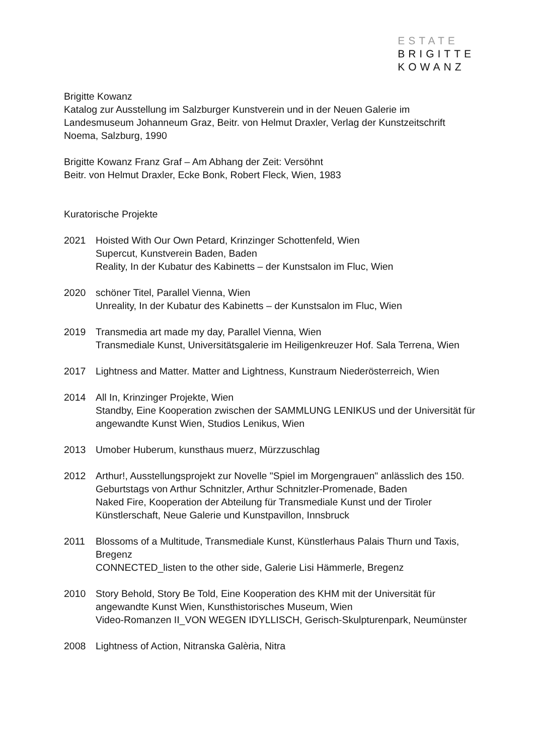ESTATE
BRIGITTE
KOWANZ
Brigitte Kowanz
Katalog zur Ausstellung im Salzburger Kunstverein und in der Neuen Galerie im Landesmuseum Johanneum Graz, Beitr. von Helmut Draxler, Verlag der Kunstzeitschrift Noema, Salzburg, 1990
Brigitte Kowanz Franz Graf – Am Abhang der Zeit: Versöhnt
Beitr. von Helmut Draxler, Ecke Bonk, Robert Fleck, Wien, 1983
Kuratorische Projekte
2021 Hoisted With Our Own Petard, Krinzinger Schottenfeld, Wien
Supercut, Kunstverein Baden, Baden
Reality, In der Kubatur des Kabinetts – der Kunstsalon im Fluc, Wien
2020 schöner Titel, Parallel Vienna, Wien
Unreality, In der Kubatur des Kabinetts – der Kunstsalon im Fluc, Wien
2019 Transmedia art made my day, Parallel Vienna, Wien
Transmediale Kunst, Universitätsgalerie im Heiligenkreuzer Hof. Sala Terrena, Wien
2017 Lightness and Matter. Matter and Lightness, Kunstraum Niederösterreich, Wien
2014 All In, Krinzinger Projekte, Wien
Standby, Eine Kooperation zwischen der SAMMLUNG LENIKUS und der Universität für angewandte Kunst Wien, Studios Lenikus, Wien
2013 Umober Huberum, kunsthaus muerz, Mürzzuschlag
2012 Arthur!, Ausstellungsprojekt zur Novelle "Spiel im Morgengrauen" anlässlich des 150. Geburtstags von Arthur Schnitzler, Arthur Schnitzler-Promenade, Baden
Naked Fire, Kooperation der Abteilung für Transmediale Kunst und der Tiroler Künstlerschaft, Neue Galerie und Kunstpavillon, Innsbruck
2011 Blossoms of a Multitude, Transmediale Kunst, Künstlerhaus Palais Thurn und Taxis, Bregenz
CONNECTED_listen to the other side, Galerie Lisi Hämmerle, Bregenz
2010 Story Behold, Story Be Told, Eine Kooperation des KHM mit der Universität für angewandte Kunst Wien, Kunsthistorisches Museum, Wien
Video-Romanzen II_VON WEGEN IDYLLISCH, Gerisch-Skulpturenpark, Neumünster
2008 Lightness of Action, Nitranska Galèria, Nitra